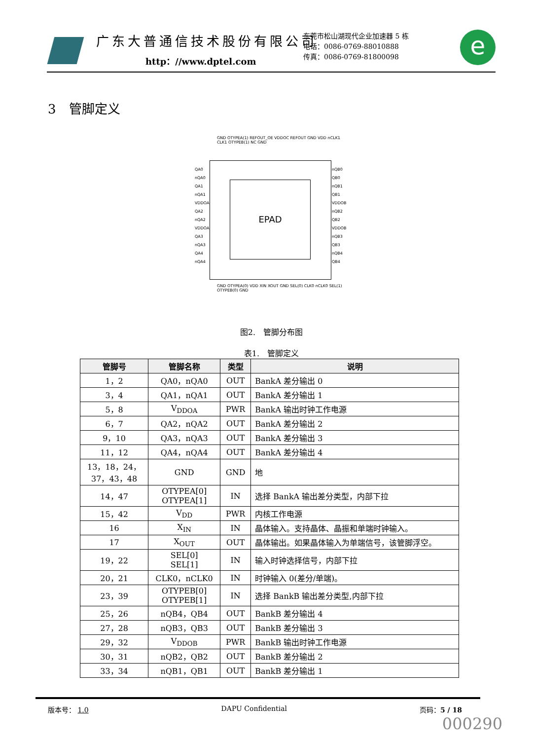广东大普通信技术股份有限公司
http：//www.dptel.com
东莞市松山湖现代企业加速器 5 栋
电话：0086-0769-88010888
传真：0086-0769-81800098
e
3　管脚定义
EPAD
GND OTYPEA(1) REFOUT_OE VDDOC REFOUT GND VDD nCLK1 CLK1 OTYPEB(1) NC GND
QA0 nQA0 QA1 nQA1 VDDOA QA2 nQA2 VDDOA QA3 nQA3 QA4 nQA4
nQB0 QB0 nQB1 QB1 VDDOB nQB2 QB2 VDDOB nQB3 QB3 nQB4 QB4
GND OTYPEA(0) VDD XIN XOUT GND SEL(0) CLK0 nCLK0 SEL(1) OTYPEB(0) GND
图2.　管脚分布图
表1.　管脚定义
| 管脚号 | 管脚名称 | 类型 | 说明 |
| --- | --- | --- | --- |
| 1，2 | QA0，nQA0 | OUT | BankA 差分输出 0 |
| 3，4 | QA1，nQA1 | OUT | BankA 差分输出 1 |
| 5，8 | V<sub>DDOA</sub> | PWR | BankA 输出时钟工作电源 |
| 6，7 | QA2，nQA2 | OUT | BankA 差分输出 2 |
| 9，10 | QA3，nQA3 | OUT | BankA 差分输出 3 |
| 11，12 | QA4，nQA4 | OUT | BankA 差分输出 4 |
| 13，18，24， 37，43，48 | GND | GND | 地 |
| 14，47 | OTYPEA[0] OTYPEA[1] | IN | 选择 BankA 输出差分类型，内部下拉 |
| 15，42 | V<sub>DD</sub> | PWR | 内核工作电源 |
| 16 | X<sub>IN</sub> | IN | 晶体输入。支持晶体、晶振和单端时钟输入。 |
| 17 | X<sub>OUT</sub> | OUT | 晶体输出。如果晶体输入为单端信号，该管脚浮空。 |
| 19，22 | SEL[0] SEL[1] | IN | 输入时钟选择信号，内部下拉 |
| 20，21 | CLK0，nCLK0 | IN | 时钟输入 0(差分/单端)。 |
| 23，39 | OTYPEB[0] OTYPEB[1] | IN | 选择 BankB 输出差分类型,内部下拉 |
| 25，26 | nQB4，QB4 | OUT | BankB 差分输出 4 |
| 27，28 | nQB3，QB3 | OUT | BankB 差分输出 3 |
| 29，32 | V<sub>DDOB</sub> | PWR | BankB 输出时钟工作电源 |
| 30，31 | nQB2，QB2 | OUT | BankB 差分输出 2 |
| 33，34 | nQB1，QB1 | OUT | BankB 差分输出 1 |
版本号： 1.0 DAPU Confidential 页码：5 / 18
000290